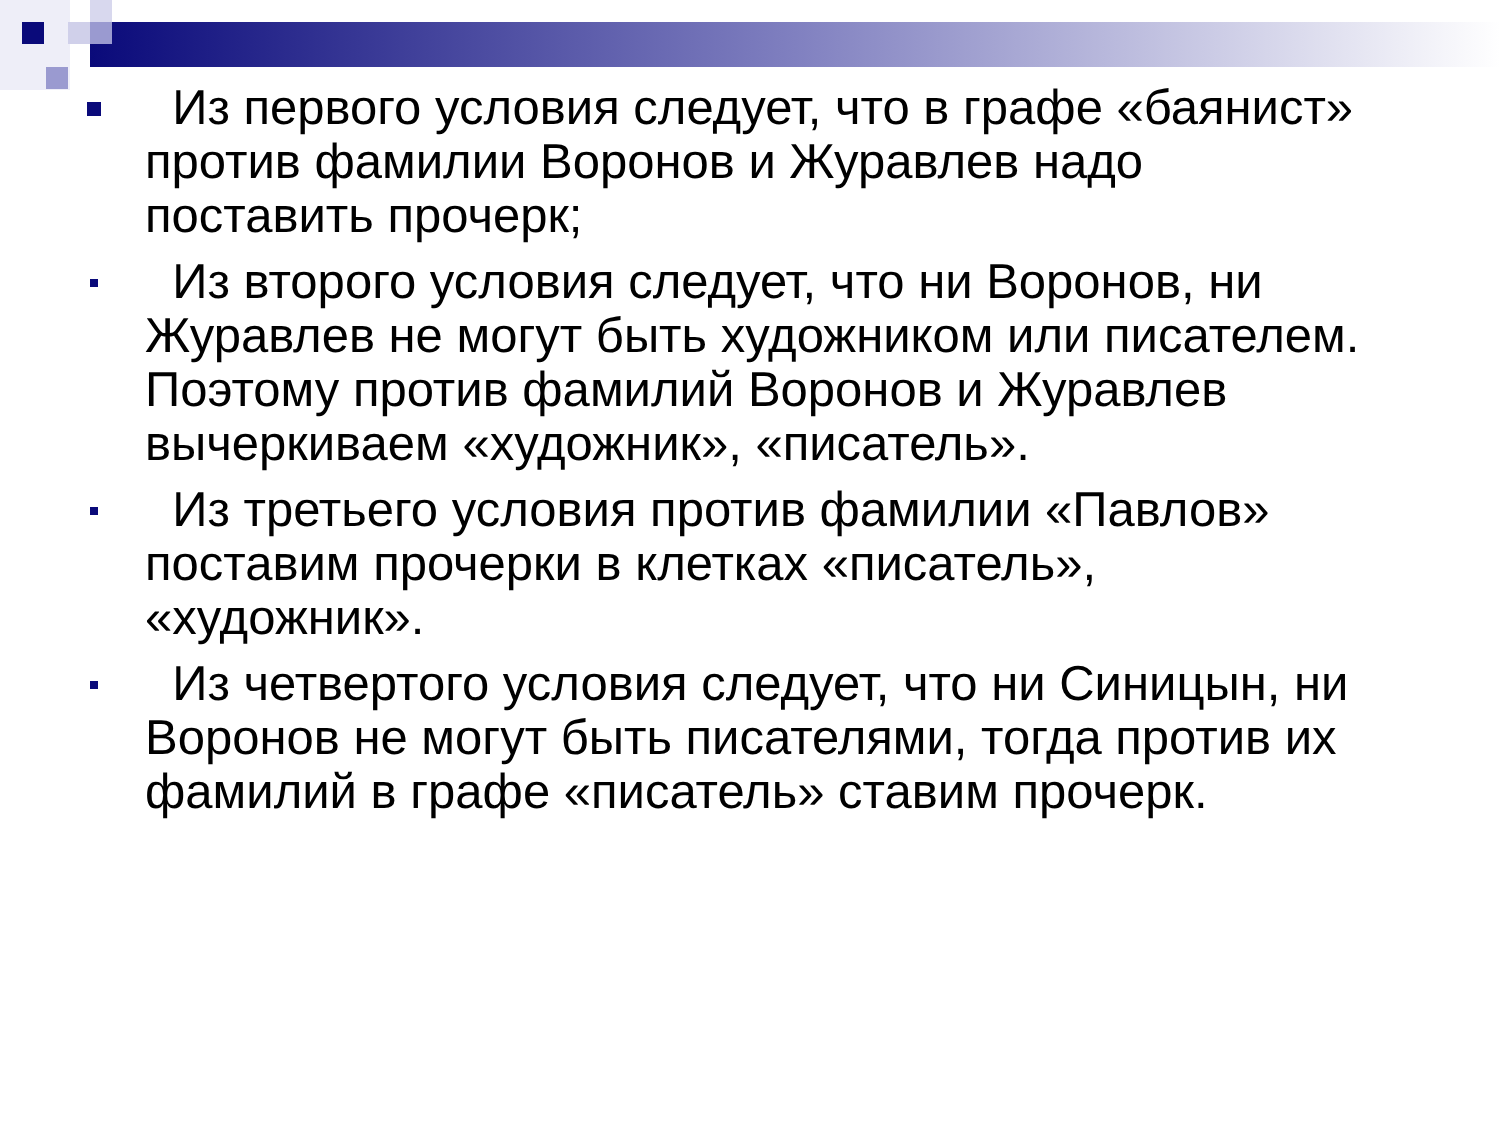Из первого условия следует, что в графе «баянист» против фамилии Воронов и Журавлев надо поставить прочерк;
Из второго условия следует, что ни Воронов, ни Журавлев не могут быть художником или писателем. Поэтому против фамилий Воронов и Журавлев вычеркиваем «художник», «писатель».
Из третьего условия против фамилии «Павлов» поставим прочерки в клетках «писатель», «художник».
Из четвертого условия следует, что ни Синицын, ни Воронов не могут быть писателями, тогда против их фамилий в графе «писатель» ставим прочерк.